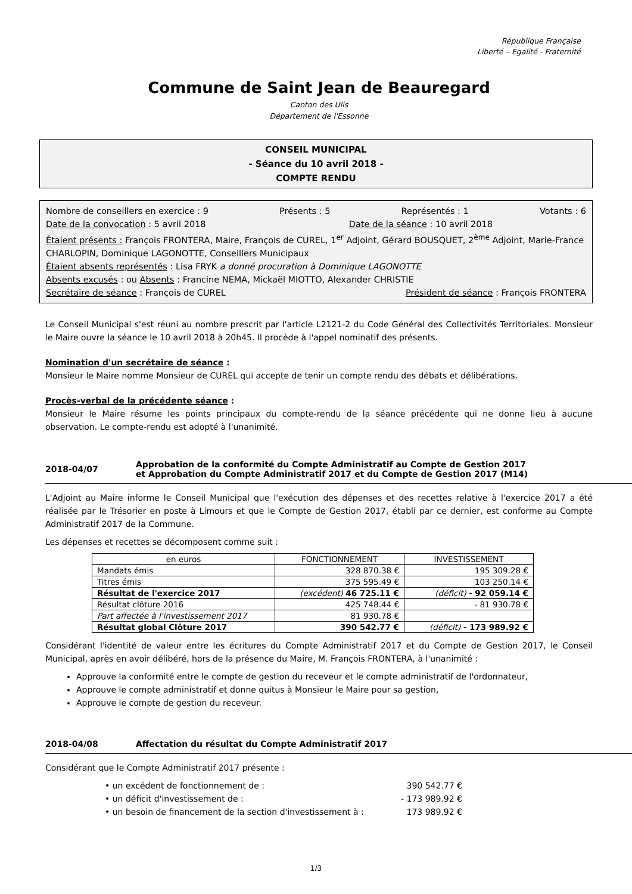République Française
Liberté – Égalité - Fraternité
Commune de Saint Jean de Beauregard
Canton des Ulis
Département de l'Essonne
CONSEIL MUNICIPAL
- Séance du 10 avril 2018 -
COMPTE RENDU
Nombre de conseillers en exercice : 9 Présents : 5 Représentés : 1 Votants : 6
Date de la convocation : 5 avril 2018 Date de la séance : 10 avril 2018
Étaient présents : François FRONTERA, Maire, François de CUREL, 1<sup>er</sup> Adjoint, Gérard BOUSQUET, 2<sup>ème</sup> Adjoint, Marie-France CHARLOPIN, Dominique LAGONOTTE, Conseillers Municipaux
Étaient absents représentés : Lisa FRYK a donné procuration à Dominique LAGONOTTE
Absents excusés : ou Absents : Francine NEMA, Mickaël MIOTTO, Alexander CHRISTIE
Secrétaire de séance : François de CUREL Président de séance : François FRONTERA
Le Conseil Municipal s'est réuni au nombre prescrit par l'article L2121-2 du Code Général des Collectivités Territoriales. Monsieur le Maire ouvre la séance le 10 avril 2018 à 20h45. Il procède à l'appel nominatif des présents.
Nomination d'un secrétaire de séance :
Monsieur le Maire nomme Monsieur de CUREL qui accepte de tenir un compte rendu des débats et délibérations.
Procès-verbal de la précédente séance :
Monsieur le Maire résume les points principaux du compte-rendu de la séance précédente qui ne donne lieu à aucune observation. Le compte-rendu est adopté à l'unanimité.
2018-04/07 Approbation de la conformité du Compte Administratif au Compte de Gestion 2017
et Approbation du Compte Administratif 2017 et du Compte de Gestion 2017 (M14)
L'Adjoint au Maire informe le Conseil Municipal que l'exécution des dépenses et des recettes relative à l'exercice 2017 a été réalisée par le Trésorier en poste à Limours et que le Compte de Gestion 2017, établi par ce dernier, est conforme au Compte Administratif 2017 de la Commune.
Les dépenses et recettes se décomposent comme suit :
| en euros | FONCTIONNEMENT | INVESTISSEMENT |
| --- | --- | --- |
| Mandats émis | 328 870.38 € | 195 309.28 € |
| Titres émis | 375 595.49 € | 103 250.14 € |
| Résultat de l'exercice 2017 | (excédent) 46 725.11 € | (déficit) - 92 059.14 € |
| Résultat clôture 2016 | 425 748.44 € | - 81 930.78 € |
| Part affectée à l'investissement 2017 | 81 930.78 € | |
| Résultat global Clôture 2017 | 390 542.77 € | (déficit) - 173 989.92 € |
Considérant l'identité de valeur entre les écritures du Compte Administratif 2017 et du Compte de Gestion 2017, le Conseil Municipal, après en avoir délibéré, hors de la présence du Maire, M. François FRONTERA, à l'unanimité :
Approuve la conformité entre le compte de gestion du receveur et le compte administratif de l'ordonnateur,
Approuve le compte administratif et donne quitus à Monsieur le Maire pour sa gestion,
Approuve le compte de gestion du receveur.
2018-04/08 Affectation du résultat du Compte Administratif 2017
Considérant que le Compte Administratif 2017 présente :
• un excédent de fonctionnement de : 390 542.77 €
• un déficit d'investissement de : - 173 989.92 €
• un besoin de financement de la section d'investissement à : 173 989.92 €
1/3